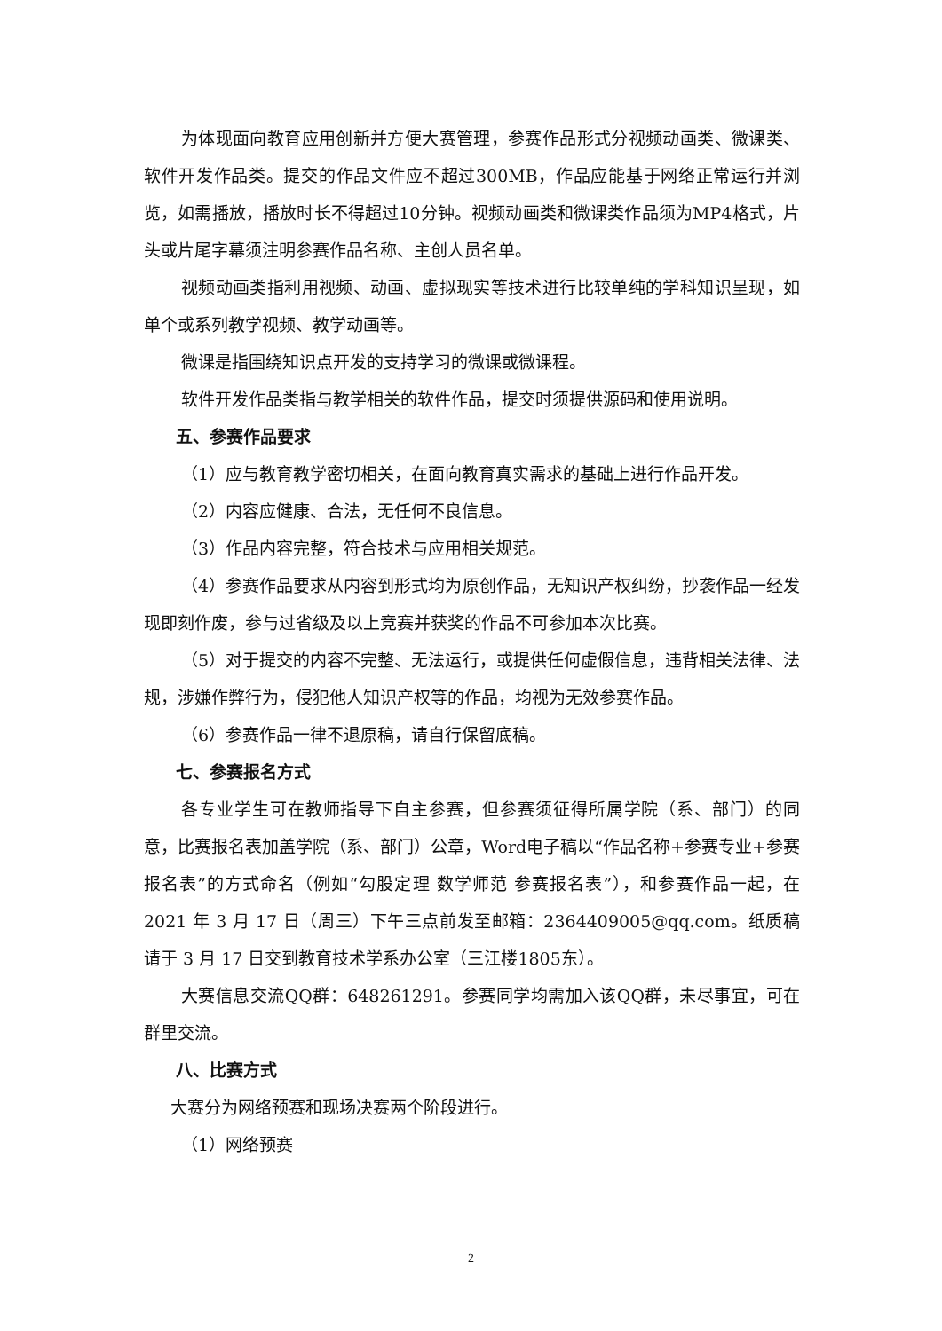为体现面向教育应用创新并方便大赛管理，参赛作品形式分视频动画类、微课类、软件开发作品类。提交的作品文件应不超过300MB，作品应能基于网络正常运行并浏览，如需播放，播放时长不得超过10分钟。视频动画类和微课类作品须为MP4格式，片头或片尾字幕须注明参赛作品名称、主创人员名单。
视频动画类指利用视频、动画、虚拟现实等技术进行比较单纯的学科知识呈现，如单个或系列教学视频、教学动画等。
微课是指围绕知识点开发的支持学习的微课或微课程。
软件开发作品类指与教学相关的软件作品，提交时须提供源码和使用说明。
五、参赛作品要求
（1）应与教育教学密切相关，在面向教育真实需求的基础上进行作品开发。
（2）内容应健康、合法，无任何不良信息。
（3）作品内容完整，符合技术与应用相关规范。
（4）参赛作品要求从内容到形式均为原创作品，无知识产权纠纷，抄袭作品一经发现即刻作废，参与过省级及以上竞赛并获奖的作品不可参加本次比赛。
（5）对于提交的内容不完整、无法运行，或提供任何虚假信息，违背相关法律、法规，涉嫌作弊行为，侵犯他人知识产权等的作品，均视为无效参赛作品。
（6）参赛作品一律不退原稿，请自行保留底稿。
七、参赛报名方式
各专业学生可在教师指导下自主参赛，但参赛须征得所属学院（系、部门）的同意，比赛报名表加盖学院（系、部门）公章，Word电子稿以“作品名称+参赛专业+参赛报名表”的方式命名（例如“勾股定理 数学师范 参赛报名表”），和参赛作品一起，在 2021 年 3 月 17 日（周三）下午三点前发至邮箱：2364409005@qq.com。纸质稿请于 3 月 17 日交到教育技术学系办公室（三江楼1805东）。
大赛信息交流QQ群：648261291。参赛同学均需加入该QQ群，未尽事宜，可在群里交流。
八、比赛方式
大赛分为网络预赛和现场决赛两个阶段进行。
（1）网络预赛
2